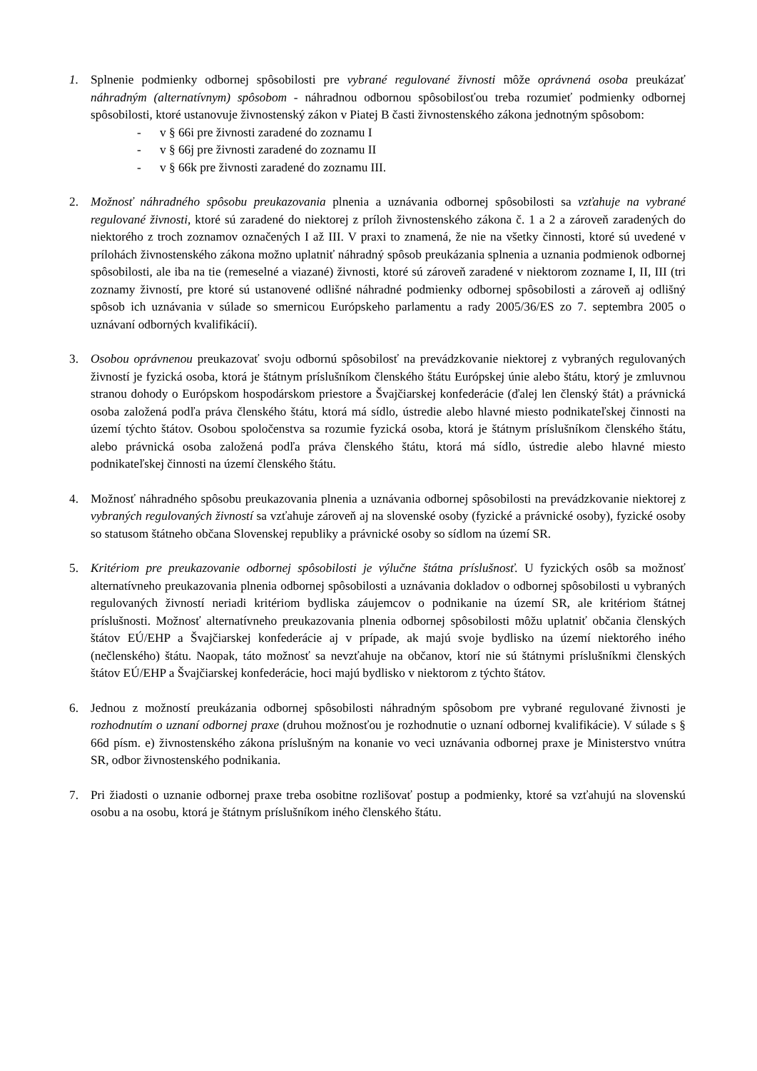1. Splnenie podmienky odbornej spôsobilosti pre vybrané regulované živnosti môže oprávnená osoba preukázať náhradným (alternatívnym) spôsobom - náhradnou odbornou spôsobilosťou treba rozumieť podmienky odbornej spôsobilosti, ktoré ustanovuje živnostenský zákon v Piatej B časti živnostenského zákona jednotným spôsobom:
- v § 66i pre živnosti zaradené do zoznamu I
- v § 66j pre živnosti zaradené do zoznamu II
- v § 66k pre živnosti zaradené do zoznamu III.
2. Možnosť náhradného spôsobu preukazovania plnenia a uznávania odbornej spôsobilosti sa vzťahuje na vybrané regulované živnosti, ktoré sú zaradené do niektorej z príloh živnostenského zákona č. 1 a 2 a zároveň zaradených do niektorého z troch zoznamov označených I až III. V praxi to znamená, že nie na všetky činnosti, ktoré sú uvedené v prílohách živnostenského zákona možno uplatniť náhradný spôsob preukázania splnenia a uznania podmienok odbornej spôsobilosti, ale iba na tie (remeselné a viazané) živnosti, ktoré sú zároveň zaradené v niektorom zozname I, II, III (tri zoznamy živností, pre ktoré sú ustanovené odlišné náhradné podmienky odbornej spôsobilosti a zároveň aj odlišný spôsob ich uznávania v súlade so smernicou Európskeho parlamentu a rady 2005/36/ES zo 7. septembra 2005 o uznávaní odborných kvalifikácií).
3. Osobou oprávnenou preukazovať svoju odbornú spôsobilosť na prevádzkovanie niektorej z vybraných regulovaných živností je fyzická osoba, ktorá je štátnym príslušníkom členského štátu Európskej únie alebo štátu, ktorý je zmluvnou stranou dohody o Európskom hospodárskom priestore a Švajčiarskej konfederácie (ďalej len členský štát) a právnická osoba založená podľa práva členského štátu, ktorá má sídlo, ústredie alebo hlavné miesto podnikateľskej činnosti na území týchto štátov. Osobou spoločenstva sa rozumie fyzická osoba, ktorá je štátnym príslušníkom členského štátu, alebo právnická osoba založená podľa práva členského štátu, ktorá má sídlo, ústredie alebo hlavné miesto podnikateľskej činnosti na území členského štátu.
4. Možnosť náhradného spôsobu preukazovania plnenia a uznávania odbornej spôsobilosti na prevádzkovanie niektorej z vybraných regulovaných živností sa vzťahuje zároveň aj na slovenské osoby (fyzické a právnické osoby), fyzické osoby so statusom štátneho občana Slovenskej republiky a právnické osoby so sídlom na území SR.
5. Kritériom pre preukazovanie odbornej spôsobilosti je výlučne štátna príslušnosť. U fyzických osôb sa možnosť alternatívneho preukazovania plnenia odbornej spôsobilosti a uznávania dokladov o odbornej spôsobilosti u vybraných regulovaných živností neriadi kritériom bydliska záujemcov o podnikanie na území SR, ale kritériom štátnej príslušnosti. Možnosť alternatívneho preukazovania plnenia odbornej spôsobilosti môžu uplatniť občania členských štátov EÚ/EHP a Švajčiarskej konfederácie aj v prípade, ak majú svoje bydlisko na území niektorého iného (nečlenského) štátu. Naopak, táto možnosť sa nevzťahuje na občanov, ktorí nie sú štátnymi príslušníkmi členských štátov EÚ/EHP a Švajčiarskej konfederácie, hoci majú bydlisko v niektorom z týchto štátov.
6. Jednou z možností preukázania odbornej spôsobilosti náhradným spôsobom pre vybrané regulované živnosti je rozhodnutím o uznaní odbornej praxe (druhou možnosťou je rozhodnutie o uznaní odbornej kvalifikácie). V súlade s § 66d písm. e) živnostenského zákona príslušným na konanie vo veci uznávania odbornej praxe je Ministerstvo vnútra SR, odbor živnostenského podnikania.
7. Pri žiadosti o uznanie odbornej praxe treba osobitne rozlišovať postup a podmienky, ktoré sa vzťahujú na slovenskú osobu a na osobu, ktorá je štátnym príslušníkom iného členského štátu.